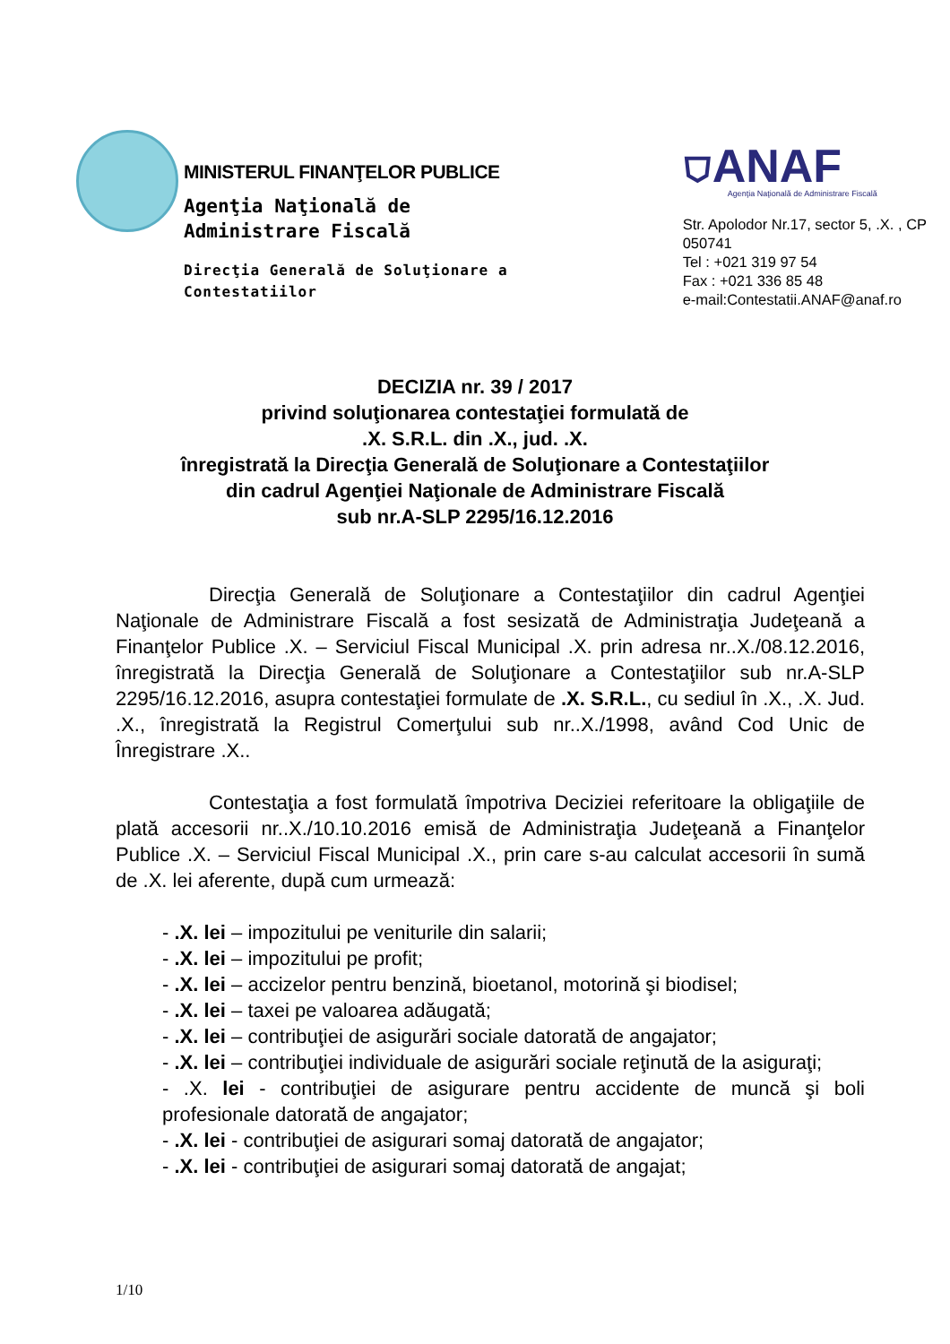MINISTERUL FINANŢELOR PUBLICE
Agenţia Naţională de
Administrare Fiscală
Direcţia Generală de Soluţionare a
Contestatiilor
⛉ANAF
Agenţia Naţională de Administrare Fiscală
Str. Apolodor Nr.17, sector 5, .X. , CP 050741
Tel : +021 319 97 54
Fax : +021 336 85 48
e-mail:Contestatii.ANAF@anaf.ro
DECIZIA nr. 39 / 2017
privind soluţionarea contestaţiei formulată de
.X. S.R.L. din .X., jud. .X.
înregistrată la Direcţia Generală de Soluţionare a Contestaţiilor
din cadrul Agenţiei Naţionale de Administrare Fiscală
sub nr.A-SLP 2295/16.12.2016
Direcţia Generală de Soluţionare a Contestaţiilor din cadrul Agenţiei Naţionale de Administrare Fiscală a fost sesizată de Administraţia Judeţeană a Finanţelor Publice .X. – Serviciul Fiscal Municipal .X. prin adresa nr..X./08.12.2016, înregistrată la Direcţia Generală de Soluţionare a Contestaţiilor sub nr.A-SLP 2295/16.12.2016, asupra contestaţiei formulate de .X. S.R.L., cu sediul în .X., .X. Jud. .X., înregistrată la Registrul Comerţului sub nr..X./1998, având Cod Unic de Înregistrare .X..
Contestaţia a fost formulată împotriva Deciziei referitoare la obligaţiile de plată accesorii nr..X./10.10.2016 emisă de Administraţia Judeţeană a Finanţelor Publice .X. – Serviciul Fiscal Municipal .X., prin care s-au calculat accesorii în sumă de .X. lei aferente, după cum urmează:
- .X. lei – impozitului pe veniturile din salarii;
- .X. lei – impozitului pe profit;
- .X. lei – accizelor pentru benzină, bioetanol, motorină şi biodisel;
- .X. lei – taxei pe valoarea adăugată;
- .X. lei – contribuţiei de asigurări sociale datorată de angajator;
- .X. lei – contribuţiei individuale de asigurări sociale reţinută de la asiguraţi;
- .X. lei - contribuţiei de asigurare pentru accidente de muncă şi boli profesionale datorată de angajator;
- .X. lei - contribuţiei de asigurari somaj datorată de angajator;
- .X. lei - contribuţiei de asigurari somaj datorată de angajat;
1/10